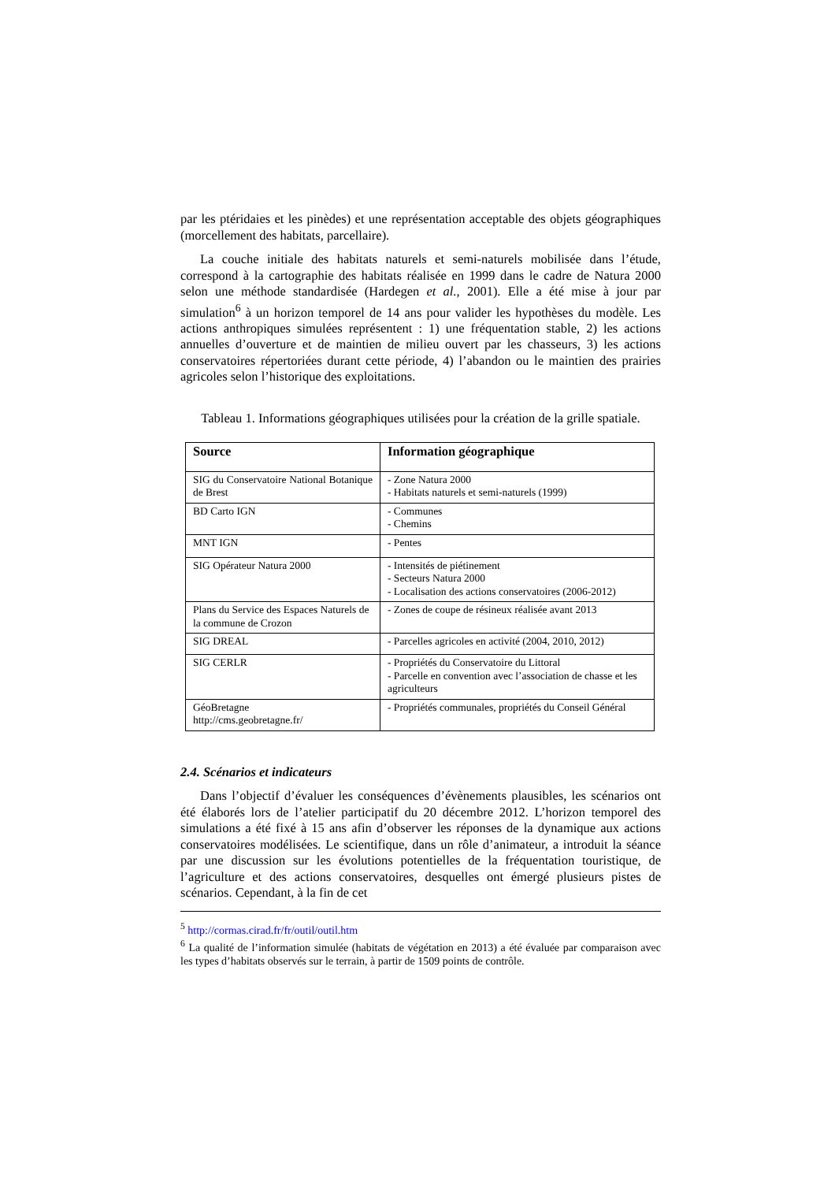par les ptéridaies et les pinèdes) et une représentation acceptable des objets géographiques (morcellement des habitats, parcellaire).
La couche initiale des habitats naturels et semi-naturels mobilisée dans l’étude, correspond à la cartographie des habitats réalisée en 1999 dans le cadre de Natura 2000 selon une méthode standardisée (Hardegen et al., 2001). Elle a été mise à jour par simulation<sup>6</sup> à un horizon temporel de 14 ans pour valider les hypothèses du modèle. Les actions anthropiques simulées représentent : 1) une fréquentation stable, 2) les actions annuelles d’ouverture et de maintien de milieu ouvert par les chasseurs, 3) les actions conservatoires répertoriées durant cette période, 4) l’abandon ou le maintien des prairies agricoles selon l’historique des exploitations.
Tableau 1. Informations géographiques utilisées pour la création de la grille spatiale.
| Source | Information géographique |
| --- | --- |
| SIG du Conservatoire National Botanique de Brest | - Zone Natura 2000 - Habitats naturels et semi-naturels (1999) |
| BD Carto IGN | - Communes - Chemins |
| MNT IGN | - Pentes |
| SIG Opérateur Natura 2000 | - Intensités de piétinement - Secteurs Natura 2000 - Localisation des actions conservatoires (2006-2012) |
| Plans du Service des Espaces Naturels de la commune de Crozon | - Zones de coupe de résineux réalisée avant 2013 |
| SIG DREAL | - Parcelles agricoles en activité (2004, 2010, 2012) |
| SIG CERLR | - Propriétés du Conservatoire du Littoral - Parcelle en convention avec l’association de chasse et les agriculteurs |
| GéoBretagne http://cms.geobretagne.fr/ | - Propriétés communales, propriétés du Conseil Général |
2.4. Scénarios et indicateurs
Dans l’objectif d’évaluer les conséquences d’évènements plausibles, les scénarios ont été élaborés lors de l’atelier participatif du 20 décembre 2012. L’horizon temporel des simulations a été fixé à 15 ans afin d’observer les réponses de la dynamique aux actions conservatoires modélisées. Le scientifique, dans un rôle d’animateur, a introduit la séance par une discussion sur les évolutions potentielles de la fréquentation touristique, de l’agriculture et des actions conservatoires, desquelles ont émergé plusieurs pistes de scénarios. Cependant, à la fin de cet
<sup>5</sup> http://cormas.cirad.fr/fr/outil/outil.htm
<sup>6</sup> La qualité de l’information simulée (habitats de végétation en 2013) a été évaluée par comparaison avec les types d’habitats observés sur le terrain, à partir de 1509 points de contrôle.